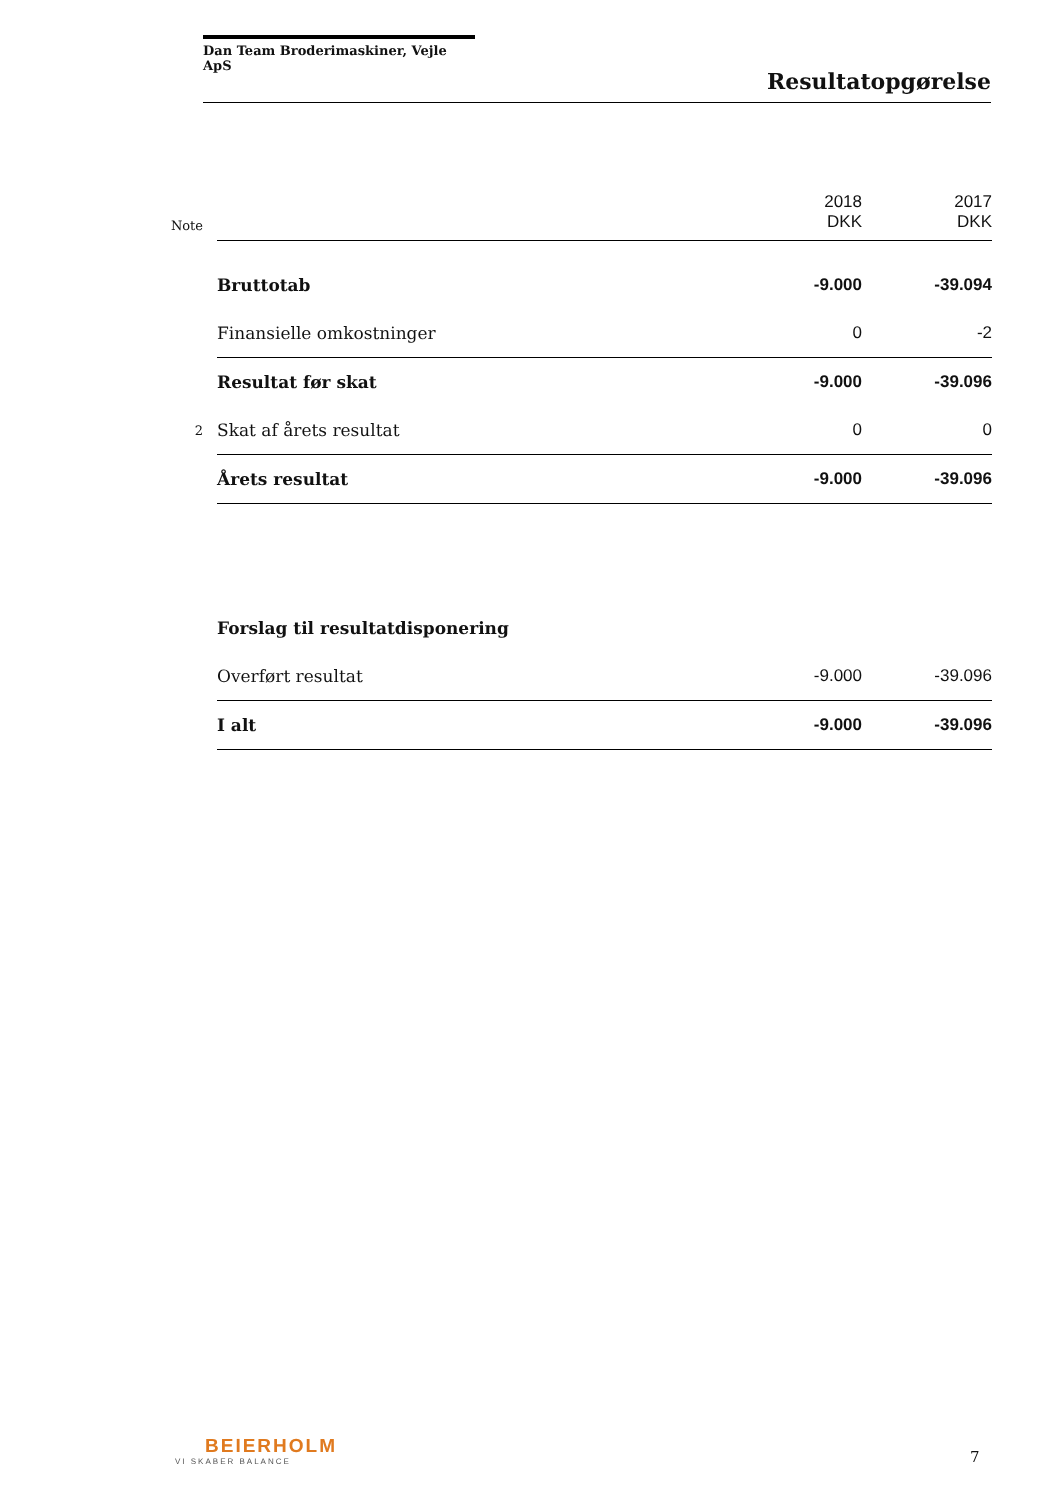Dan Team Broderimaskiner, Vejle ApS
Resultatopgørelse
| Note | | 2018 DKK | 2017 DKK |
| --- | --- | --- | --- |
| | Bruttotab | -9.000 | -39.094 |
| | Finansielle omkostninger | 0 | -2 |
| | Resultat før skat | -9.000 | -39.096 |
| 2 | Skat af årets resultat | 0 | 0 |
| | Årets resultat | -9.000 | -39.096 |
| | Forslag til resultatdisponering | | |
| | Overført resultat | -9.000 | -39.096 |
| | I alt | -9.000 | -39.096 |
BEIERHOLM
VI SKABER BALANCE
7